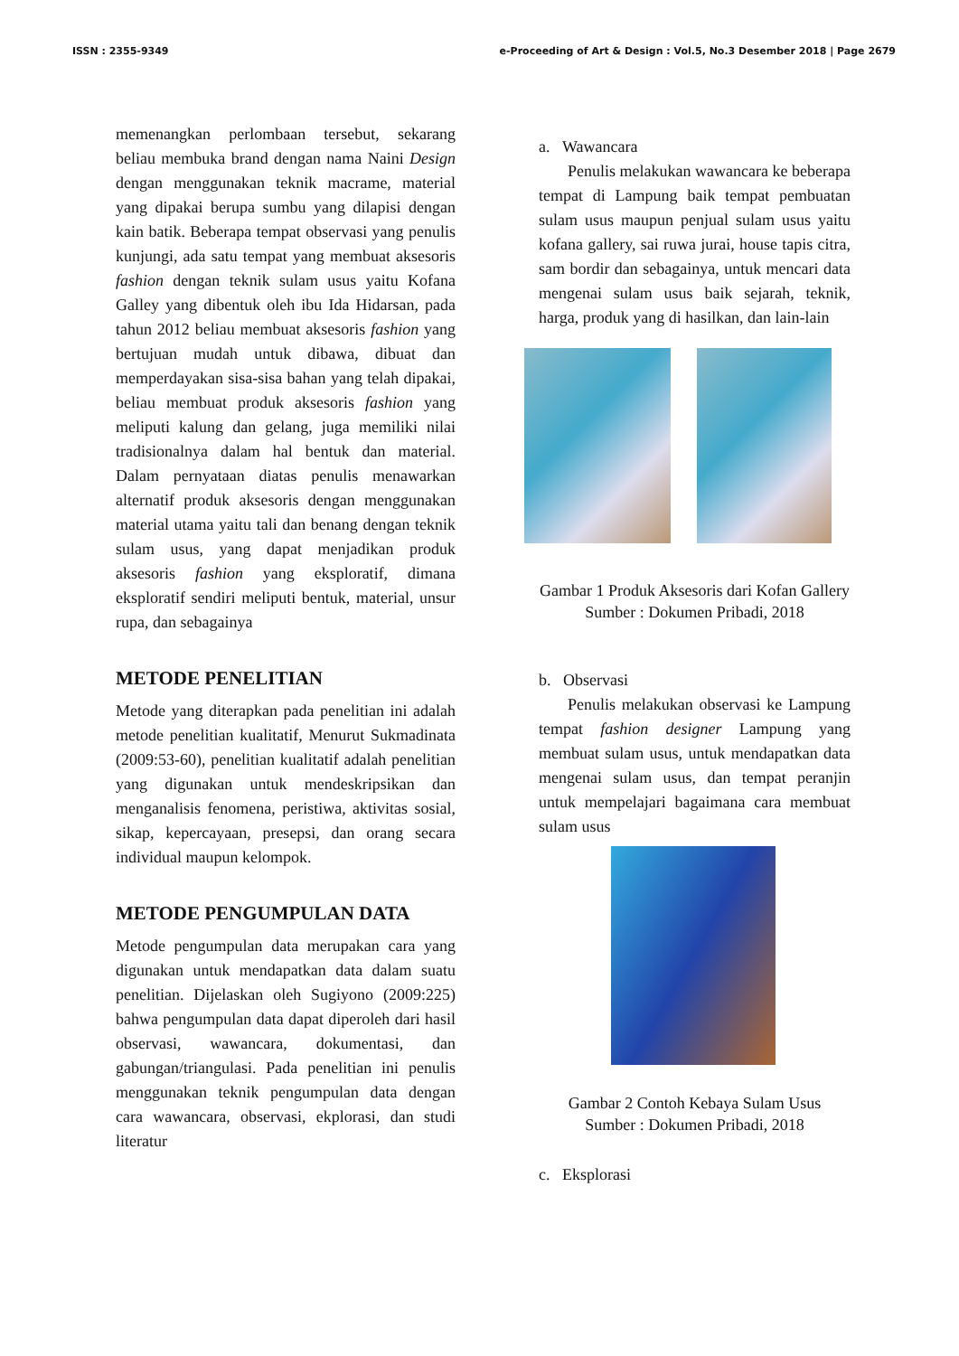ISSN : 2355-9349 e-Proceeding of Art & Design : Vol.5, No.3 Desember 2018 | Page 2679
memenangkan perlombaan tersebut, sekarang beliau membuka brand dengan nama Naini Design dengan menggunakan teknik macrame, material yang dipakai berupa sumbu yang dilapisi dengan kain batik. Beberapa tempat observasi yang penulis kunjungi, ada satu tempat yang membuat aksesoris fashion dengan teknik sulam usus yaitu Kofana Galley yang dibentuk oleh ibu Ida Hidarsan, pada tahun 2012 beliau membuat aksesoris fashion yang bertujuan mudah untuk dibawa, dibuat dan memperdayakan sisa-sisa bahan yang telah dipakai, beliau membuat produk aksesoris fashion yang meliputi kalung dan gelang, juga memiliki nilai tradisionalnya dalam hal bentuk dan material. Dalam pernyataan diatas penulis menawarkan alternatif produk aksesoris dengan menggunakan material utama yaitu tali dan benang dengan teknik sulam usus, yang dapat menjadikan produk aksesoris fashion yang eksploratif, dimana eksploratif sendiri meliputi bentuk, material, unsur rupa, dan sebagainya
METODE PENELITIAN
Metode yang diterapkan pada penelitian ini adalah metode penelitian kualitatif, Menurut Sukmadinata (2009:53-60), penelitian kualitatif adalah penelitian yang digunakan untuk mendeskripsikan dan menganalisis fenomena, peristiwa, aktivitas sosial, sikap, kepercayaan, presepsi, dan orang secara individual maupun kelompok.
METODE PENGUMPULAN DATA
Metode pengumpulan data merupakan cara yang digunakan untuk mendapatkan data dalam suatu penelitian. Dijelaskan oleh Sugiyono (2009:225) bahwa pengumpulan data dapat diperoleh dari hasil observasi, wawancara, dokumentasi, dan gabungan/triangulasi. Pada penelitian ini penulis menggunakan teknik pengumpulan data dengan cara wawancara, observasi, ekplorasi, dan studi literatur
a. Wawancara
Penulis melakukan wawancara ke beberapa tempat di Lampung baik tempat pembuatan sulam usus maupun penjual sulam usus yaitu kofana gallery, sai ruwa jurai, house tapis citra, sam bordir dan sebagainya, untuk mencari data mengenai sulam usus baik sejarah, teknik, harga, produk yang di hasilkan, dan lain-lain
Gambar 1 Produk Aksesoris dari Kofan Gallery
Sumber : Dokumen Pribadi, 2018
b. Observasi
Penulis melakukan observasi ke Lampung tempat fashion designer Lampung yang membuat sulam usus, untuk mendapatkan data mengenai sulam usus, dan tempat peranjin untuk mempelajari bagaimana cara membuat sulam usus
Gambar 2 Contoh Kebaya Sulam Usus
Sumber : Dokumen Pribadi, 2018
c. Eksplorasi